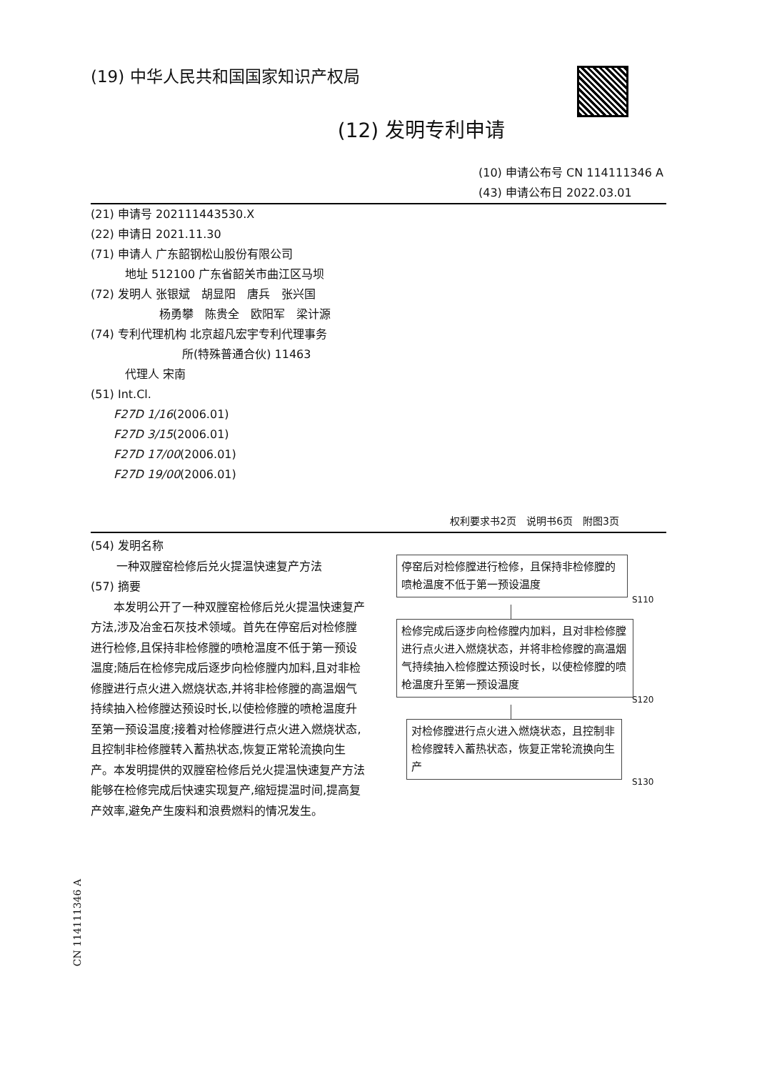(19) 中华人民共和国国家知识产权局
(12) 发明专利申请
(10) 申请公布号 CN 114111346 A
(43) 申请公布日 2022.03.01
(21) 申请号 202111443530.X
(22) 申请日 2021.11.30
(71) 申请人 广东韶钢松山股份有限公司
　　　地址 512100 广东省韶关市曲江区马坝
(72) 发明人 张银斌　胡显阳　唐兵　张兴国
　　　　　　杨勇攀　陈贵全　欧阳军　梁计源
(74) 专利代理机构 北京超凡宏宇专利代理事务
　　　　　　　　所(特殊普通合伙) 11463
　　　代理人 宋南
(51) Int.Cl.
　　F27D 1/16(2006.01)
　　F27D 3/15(2006.01)
　　F27D 17/00(2006.01)
　　F27D 19/00(2006.01)
权利要求书2页　说明书6页　附图3页
(54) 发明名称
一种双膛窑检修后兑火提温快速复产方法
(57) 摘要
本发明公开了一种双膛窑检修后兑火提温快速复产方法,涉及冶金石灰技术领域。首先在停窑后对检修膛进行检修,且保持非检修膛的喷枪温度不低于第一预设温度;随后在检修完成后逐步向检修膛内加料,且对非检修膛进行点火进入燃烧状态,并将非检修膛的高温烟气持续抽入检修膛达预设时长,以使检修膛的喷枪温度升至第一预设温度;接着对检修膛进行点火进入燃烧状态,且控制非检修膛转入蓄热状态,恢复正常轮流换向生产。本发明提供的双膛窑检修后兑火提温快速复产方法能够在检修完成后快速实现复产,缩短提温时间,提高复产效率,避免产生废料和浪费燃料的情况发生。
停窑后对检修膛进行检修，且保持非检修膛的喷枪温度不低于第一预设温度
S110
检修完成后逐步向检修膛内加料，且对非检修膛进行点火进入燃烧状态，并将非检修膛的高温烟气持续抽入检修膛达预设时长，以使检修膛的喷枪温度升至第一预设温度
S120
对检修膛进行点火进入燃烧状态，且控制非检修膛转入蓄热状态，恢复正常轮流换向生产
S130
CN 114111346 A